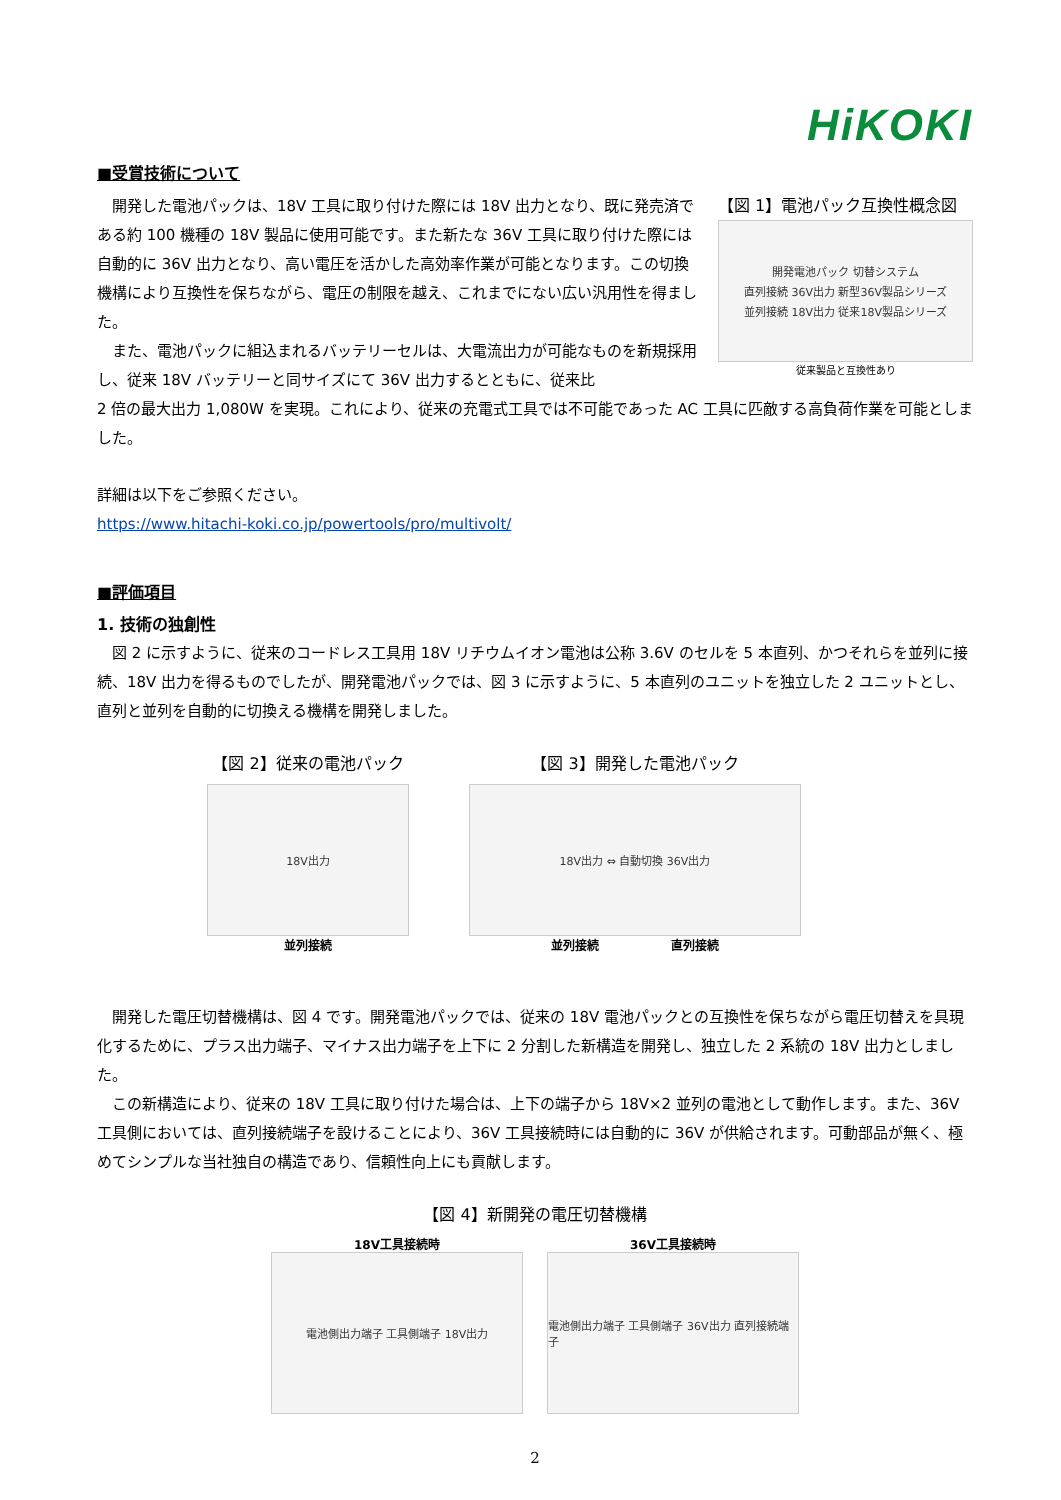HiKOKI
■受賞技術について
　開発した電池パックは、18V 工具に取り付けた際には 18V 出力となり、既に発売済である約 100 機種の 18V 製品に使用可能です。また新たな 36V 工具に取り付けた際には自動的に 36V 出力となり、高い電圧を活かした高効率作業が可能となります。この切換機構により互換性を保ちながら、電圧の制限を越え、これまでにない広い汎用性を得ました。
　また、電池パックに組込まれるバッテリーセルは、大電流出力が可能なものを新規採用し、従来 18V バッテリーと同サイズにて 36V 出力するとともに、従来比
【図 1】電池パック互換性概念図
開発電池パック 切替システム
直列接続 36V出力 新型36V製品シリーズ
並列接続 18V出力 従来18V製品シリーズ
従来製品と互換性あり
2 倍の最大出力 1,080W を実現。これにより、従来の充電式工具では不可能であった AC 工具に匹敵する高負荷作業を可能としました。
詳細は以下をご参照ください。
https://www.hitachi-koki.co.jp/powertools/pro/multivolt/
■評価項目
1. 技術の独創性
　図 2 に示すように、従来のコードレス工具用 18V リチウムイオン電池は公称 3.6V のセルを 5 本直列、かつそれらを並列に接続、18V 出力を得るものでしたが、開発電池パックでは、図 3 に示すように、5 本直列のユニットを独立した 2 ユニットとし、直列と並列を自動的に切換える機構を開発しました。
【図 2】従来の電池パック
18V出力
並列接続
【図 3】開発した電池パック
18V出力 ⇔ 自動切換 36V出力
並列接続　　　　　　直列接続
　開発した電圧切替機構は、図 4 です。開発電池パックでは、従来の 18V 電池パックとの互換性を保ちながら電圧切替えを具現化するために、プラス出力端子、マイナス出力端子を上下に 2 分割した新構造を開発し、独立した 2 系統の 18V 出力としました。
　この新構造により、従来の 18V 工具に取り付けた場合は、上下の端子から 18V×2 並列の電池として動作します。また、36V 工具側においては、直列接続端子を設けることにより、36V 工具接続時には自動的に 36V が供給されます。可動部品が無く、極めてシンプルな当社独自の構造であり、信頼性向上にも貢献します。
【図 4】新開発の電圧切替機構
18V工具接続時
電池側出力端子 工具側端子 18V出力
36V工具接続時
電池側出力端子 工具側端子 36V出力 直列接続端子
2